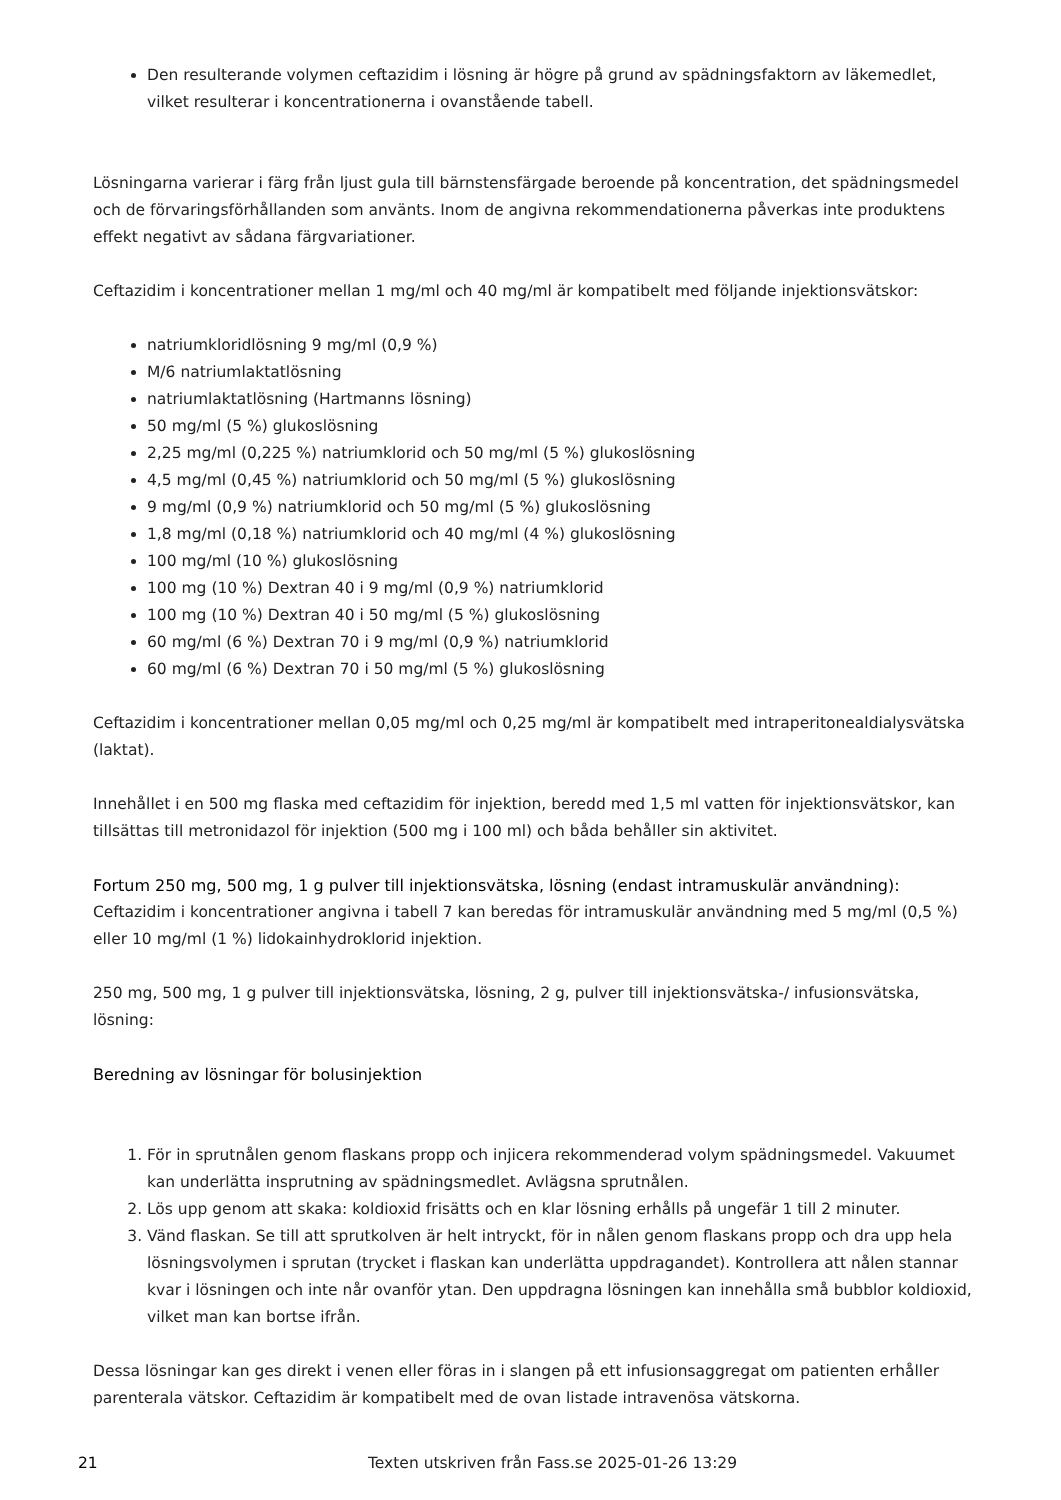Den resulterande volymen ceftazidim i lösning är högre på grund av spädningsfaktorn av läkemedlet, vilket resulterar i koncentrationerna i ovanstående tabell.
Lösningarna varierar i färg från ljust gula till bärnstensfärgade beroende på koncentration, det spädningsmedel och de förvaringsförhållanden som använts. Inom de angivna rekommendationerna påverkas inte produktens effekt negativt av sådana färgvariationer.
Ceftazidim i koncentrationer mellan 1 mg/ml och 40 mg/ml är kompatibelt med följande injektionsvätskor:
natriumkloridlösning 9 mg/ml (0,9 %)
M/6 natriumlaktatlösning
natriumlaktatlösning (Hartmanns lösning)
50 mg/ml (5 %) glukoslösning
2,25 mg/ml (0,225 %) natriumklorid och 50 mg/ml (5 %) glukoslösning
4,5 mg/ml (0,45 %) natriumklorid och 50 mg/ml (5 %) glukoslösning
9 mg/ml (0,9 %) natriumklorid och 50 mg/ml (5 %) glukoslösning
1,8 mg/ml (0,18 %) natriumklorid och 40 mg/ml (4 %) glukoslösning
100 mg/ml (10 %) glukoslösning
100 mg (10 %) Dextran 40 i 9 mg/ml (0,9 %) natriumklorid
100 mg (10 %) Dextran 40 i 50 mg/ml (5 %) glukoslösning
60 mg/ml (6 %) Dextran 70 i 9 mg/ml (0,9 %) natriumklorid
60 mg/ml (6 %) Dextran 70 i 50 mg/ml (5 %) glukoslösning
Ceftazidim i koncentrationer mellan 0,05 mg/ml och 0,25 mg/ml är kompatibelt med intraperitonealdialysvätska (laktat).
Innehållet i en 500 mg flaska med ceftazidim för injektion, beredd med 1,5 ml vatten för injektionsvätskor, kan tillsättas till metronidazol för injektion (500 mg i 100 ml) och båda behåller sin aktivitet.
Fortum 250 mg, 500 mg, 1 g pulver till injektionsvätska, lösning (endast intramuskulär användning):
Ceftazidim i koncentrationer angivna i tabell 7 kan beredas för intramuskulär användning med 5 mg/ml (0,5 %) eller 10 mg/ml (1 %) lidokainhydroklorid injektion.
250 mg, 500 mg, 1 g pulver till injektionsvätska, lösning, 2 g, pulver till injektionsvätska-/ infusionsvätska, lösning:
Beredning av lösningar för bolusinjektion
1. För in sprutnålen genom flaskans propp och injicera rekommenderad volym spädningsmedel. Vakuumet kan underlätta insprutning av spädningsmedlet. Avlägsna sprutnålen.
2. Lös upp genom att skaka: koldioxid frisätts och en klar lösning erhålls på ungefär 1 till 2 minuter.
3. Vänd flaskan. Se till att sprutkolven är helt intryckt, för in nålen genom flaskans propp och dra upp hela lösningsvolymen i sprutan (trycket i flaskan kan underlätta uppdragandet). Kontrollera att nålen stannar kvar i lösningen och inte når ovanför ytan. Den uppdragna lösningen kan innehålla små bubblor koldioxid, vilket man kan bortse ifrån.
Dessa lösningar kan ges direkt i venen eller föras in i slangen på ett infusionsaggregat om patienten erhåller parenterala vätskor. Ceftazidim är kompatibelt med de ovan listade intravenösa vätskorna.
21 Texten utskriven från Fass.se 2025-01-26 13:29